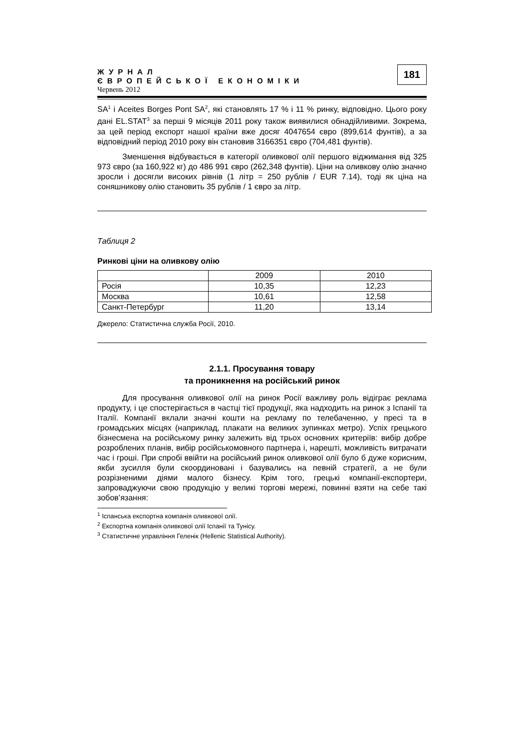ЖУРНАЛ
ЄВРОПЕЙСЬКОЇ ЕКОНОМІКИ
Червень 2012
181
SA<sup>1</sup> і Aceites Borges Pont SA<sup>2</sup>, які становлять 17 % і 11 % ринку, відповідно. Цього року дані EL.STAT<sup>3</sup> за перші 9 місяців 2011 року також виявилися обнадійливими. Зокрема, за цей період експорт нашої країни вже досяг 4047654 євро (899,614 фунтів), а за відповідний період 2010 року він становив 3166351 євро (704,481 фунтів).
Зменшення відбувається в категорії оливкової олії першого віджимання від 325 973 євро (за 160,922 кг) до 486 991 євро (262,348 фунтів). Ціни на оливкову олію значно зросли і досягли високих рівнів (1 літр = 250 рублів / EUR 7.14), тоді як ціна на соняшникову олію становить 35 рублів / 1 євро за літр.
Таблиця 2
Ринкові ціни на оливкову олію
| | 2009 | 2010 |
| Росія | 10,35 | 12,23 |
| Москва | 10,61 | 12,58 |
| Санкт-Петербург | 11,20 | 13,14 |
Джерело: Статистична служба Росії, 2010.
2.1.1. Просування товару
та проникнення на російський ринок
Для просування оливкової олії на ринок Росії важливу роль відіграє реклама продукту, і це спостерігається в частці тієї продукції, яка надходить на ринок з Іспанії та Італії. Компанії вклали значні кошти на рекламу по телебаченню, у пресі та в громадських місцях (наприклад, плакати на великих зупинках метро). Успіх грецького бізнесмена на російському ринку залежить від трьох основних критеріїв: вибір добре розроблених планів, вибір російськомовного партнера і, нарешті, можливість витрачати час і гроші. При спробі ввійти на російський ринок оливкової олії було б дуже корисним, якби зусилля були скоординовані і базувались на певній стратегії, а не були розрізненими діями малого бізнесу. Крім того, грецькі компанії-експортери, запроваджуючи свою продукцію у великі торгові мережі, повинні взяти на себе такі зобов’язання:
<sup>1</sup> Іспанська експортна компанія оливкової олії.
<sup>2</sup> Експортна компанія оливкової олії Іспанії та Тунісу.
<sup>3</sup> Статистичне управління Геленік (Hellenic Statistical Authority).